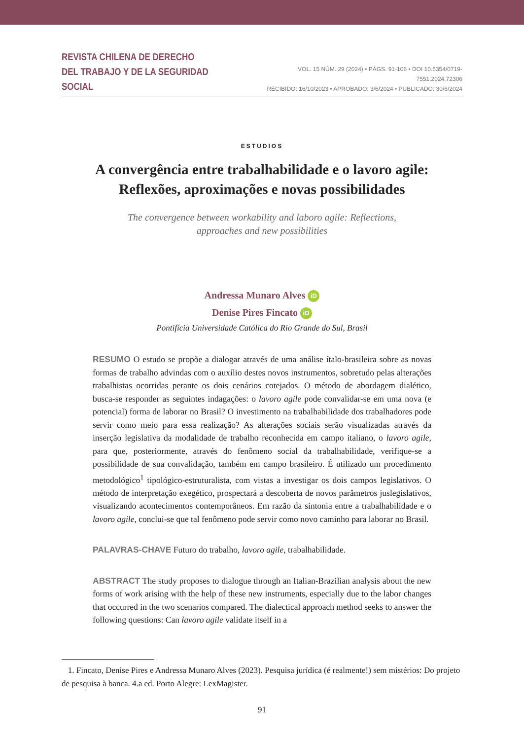REVISTA CHILENA DE DERECHO
DEL TRABAJO Y DE LA SEGURIDAD SOCIAL
VOL. 15 NÚM. 29 (2024) • PÁGS. 91-106 • DOI 10.5354/0719-7551.2024.72306
RECIBIDO: 16/10/2023 • APROBADO: 3/6/2024 • PUBLICADO: 30/6/2024
ESTUDIOS
A convergência entre trabalhabilidade e o lavoro agile:
Reflexões, aproximações e novas possibilidades
The convergence between workability and laboro agile: Reflections,
approaches and new possibilities
Andressa Munaro Alves iD
Denise Pires Fincato iD
Pontifícia Universidade Católica do Rio Grande do Sul, Brasil
RESUMO O estudo se propõe a dialogar através de uma análise ítalo-brasileira sobre as novas formas de trabalho advindas com o auxílio destes novos instrumentos, sobretudo pelas alterações trabalhistas ocorridas perante os dois cenários cotejados. O método de abordagem dialético, busca-se responder as seguintes indagações: o lavoro agile pode convalidar-se em uma nova (e potencial) forma de laborar no Brasil? O investimento na trabalhabilidade dos trabalhadores pode servir como meio para essa realização? As alterações sociais serão visualizadas através da inserção legislativa da modalidade de trabalho reconhecida em campo italiano, o lavoro agile, para que, posteriormente, através do fenômeno social da trabalhabilidade, verifique-se a possibilidade de sua convalidação, também em campo brasileiro. É utilizado um procedimento metodológico<sup>1</sup> tipológico-estruturalista, com vistas a investigar os dois campos legislativos. O método de interpretação exegético, prospectará a descoberta de novos parâmetros juslegislativos, visualizando acontecimentos contemporâneos. Em razão da sintonia entre a trabalhabilidade e o lavoro agile, conclui-se que tal fenômeno pode servir como novo caminho para laborar no Brasil.
PALAVRAS-CHAVE Futuro do trabalho, lavoro agile, trabalhabilidade.
ABSTRACT The study proposes to dialogue through an Italian-Brazilian analysis about the new forms of work arising with the help of these new instruments, especially due to the labor changes that occurred in the two scenarios compared. The dialectical approach method seeks to answer the following questions: Can lavoro agile validate itself in a
1. Fincato, Denise Pires e Andressa Munaro Alves (2023). Pesquisa jurídica (é realmente!) sem mistérios: Do projeto de pesquisa à banca. 4.a ed. Porto Alegre: LexMagister.
91